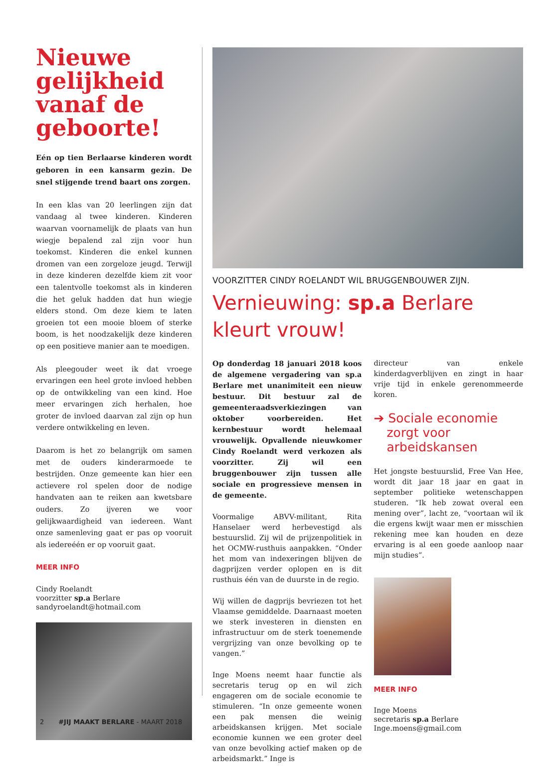Nieuwe gelijkheid vanaf de geboorte!
Eén op tien Berlaarse kinderen wordt geboren in een kansarm gezin. De snel stijgende trend baart ons zorgen.
In een klas van 20 leerlingen zijn dat vandaag al twee kinderen. Kinderen waarvan voornamelijk de plaats van hun wiegje bepalend zal zijn voor hun toekomst. Kinderen die enkel kunnen dromen van een zorgeloze jeugd. Terwijl in deze kinderen dezelfde kiem zit voor een talentvolle toekomst als in kinderen die het geluk hadden dat hun wiegje elders stond. Om deze kiem te laten groeien tot een mooie bloem of sterke boom, is het noodzakelijk deze kinderen op een positieve manier aan te moedigen.
Als pleegouder weet ik dat vroege ervaringen een heel grote invloed hebben op de ontwikkeling van een kind. Hoe meer ervaringen zich herhalen, hoe groter de invloed daarvan zal zijn op hun verdere ontwikkeling en leven.
Daarom is het zo belangrijk om samen met de ouders kinderarmoede te bestrijden. Onze gemeente kan hier een actievere rol spelen door de nodige handvaten aan te reiken aan kwetsbare ouders. Zo ijveren we voor gelijkwaardigheid van iedereen. Want onze samenleving gaat er pas op vooruit als iedereéén er op vooruit gaat.
MEER INFO
Cindy Roelandt
voorzitter sp.a Berlare
sandyroelandt@hotmail.com
VOORZITTER CINDY ROELANDT WIL BRUGGENBOUWER ZIJN.
Vernieuwing: sp.a Berlare kleurt vrouw!
Op donderdag 18 januari 2018 koos de algemene vergadering van sp.a Berlare met unanimiteit een nieuw bestuur. Dit bestuur zal de gemeenteraadsverkiezingen van oktober voorbereiden. Het kernbestuur wordt helemaal vrouwelijk. Opvallende nieuwkomer Cindy Roelandt werd verkozen als voorzitter. Zij wil een bruggenbouwer zijn tussen alle sociale en progressieve mensen in de gemeente.
Voormalige ABVV-militant, Rita Hanselaer werd herbevestigd als bestuurslid. Zij wil de prijzenpolitiek in het OCMW-rusthuis aanpakken. “Onder het mom van indexeringen blijven de dagprijzen verder oplopen en is dit rusthuis één van de duurste in de regio.
Wij willen de dagprijs bevriezen tot het Vlaamse gemiddelde. Daarnaast moeten we sterk investeren in diensten en infrastructuur om de sterk toenemende vergrijzing van onze bevolking op te vangen.”
Inge Moens neemt haar functie als secretaris terug op en wil zich engageren om de sociale economie te stimuleren. “In onze gemeente wonen een pak mensen die weinig arbeidskansen krijgen. Met sociale economie kunnen we een groter deel van onze bevolking actief maken op de arbeidsmarkt.” Inge is
directeur van enkele kinderdagverblijven en zingt in haar vrije tijd in enkele gerenommeerde koren.
➔ Sociale economie zorgt voor arbeidskansen
Het jongste bestuurslid, Free Van Hee, wordt dit jaar 18 jaar en gaat in september politieke wetenschappen studeren. “Ik heb zowat overal een mening over”, lacht ze, “voortaan wil ik die ergens kwijt waar men er misschien rekening mee kan houden en deze ervaring is al een goede aanloop naar mijn studies”.
MEER INFO
Inge Moens
secretaris sp.a Berlare
Inge.moens@gmail.com
2 #JIJ MAAKT BERLARE - MAART 2018